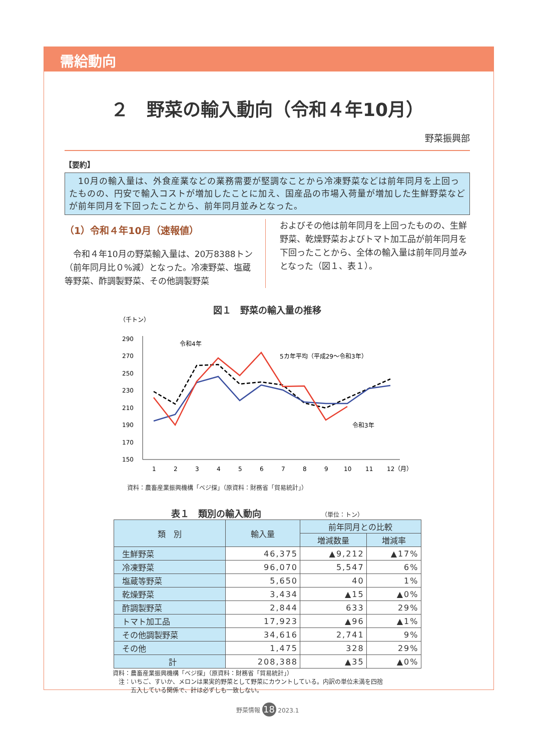需給動向
２　野菜の輸入動向（令和４年10月）
野菜振興部
【要約】
　10月の輸入量は、外食産業などの業務需要が堅調なことから冷凍野菜などは前年同月を上回ったものの、円安で輸入コストが増加したことに加え、国産品の市場入荷量が増加した生鮮野菜などが前年同月を下回ったことから、前年同月並みとなった。
（1）令和４年10月（速報値）
　令和４年10月の野菜輸入量は、20万8388トン（前年同月比０%減）となった。冷凍野菜、塩蔵等野菜、酢調製野菜、その他調製野菜
およびその他は前年同月を上回ったものの、生鮮野菜、乾燥野菜およびトマト加工品が前年同月を下回ったことから、全体の輸入量は前年同月並みとなった（図１、表１）。
図１　野菜の輸入量の推移
（千トン）
290
270
250
230
210
190
170
150
1
2
3
4
5
6
7
8
9
10
11
12（月）
令和4年
5カ年平均（平成29～令和3年）
令和3年
資料：農畜産業振興機構「ベジ探」（原資料：財務省「貿易統計」）
表１　類別の輸入動向 （単位：トン）
| 類 別 | 輸入量 | 前年同月との比較 | |
| --- | --- | --- | --- |
| | | 増減数量 | 増減率 |
| 生鮮野菜 | 46,375 | ▲9,212 | ▲17% |
| 冷凍野菜 | 96,070 | 5,547 | 6% |
| 塩蔵等野菜 | 5,650 | 40 | 1% |
| 乾燥野菜 | 3,434 | ▲15 | ▲0% |
| 酢調製野菜 | 2,844 | 633 | 29% |
| トマト加工品 | 17,923 | ▲96 | ▲1% |
| その他調製野菜 | 34,616 | 2,741 | 9% |
| その他 | 1,475 | 328 | 29% |
| 計 | 208,388 | ▲35 | ▲0% |
資料：農畜産業振興機構「ベジ探」（原資料：財務省「貿易統計」）
　注：いちご、すいか、メロンは果実的野菜として野菜にカウントしている。内訳の単位未満を四捨
　　　五入している関係で、計は必ずしも一致しない。
野菜情報 18 2023.1